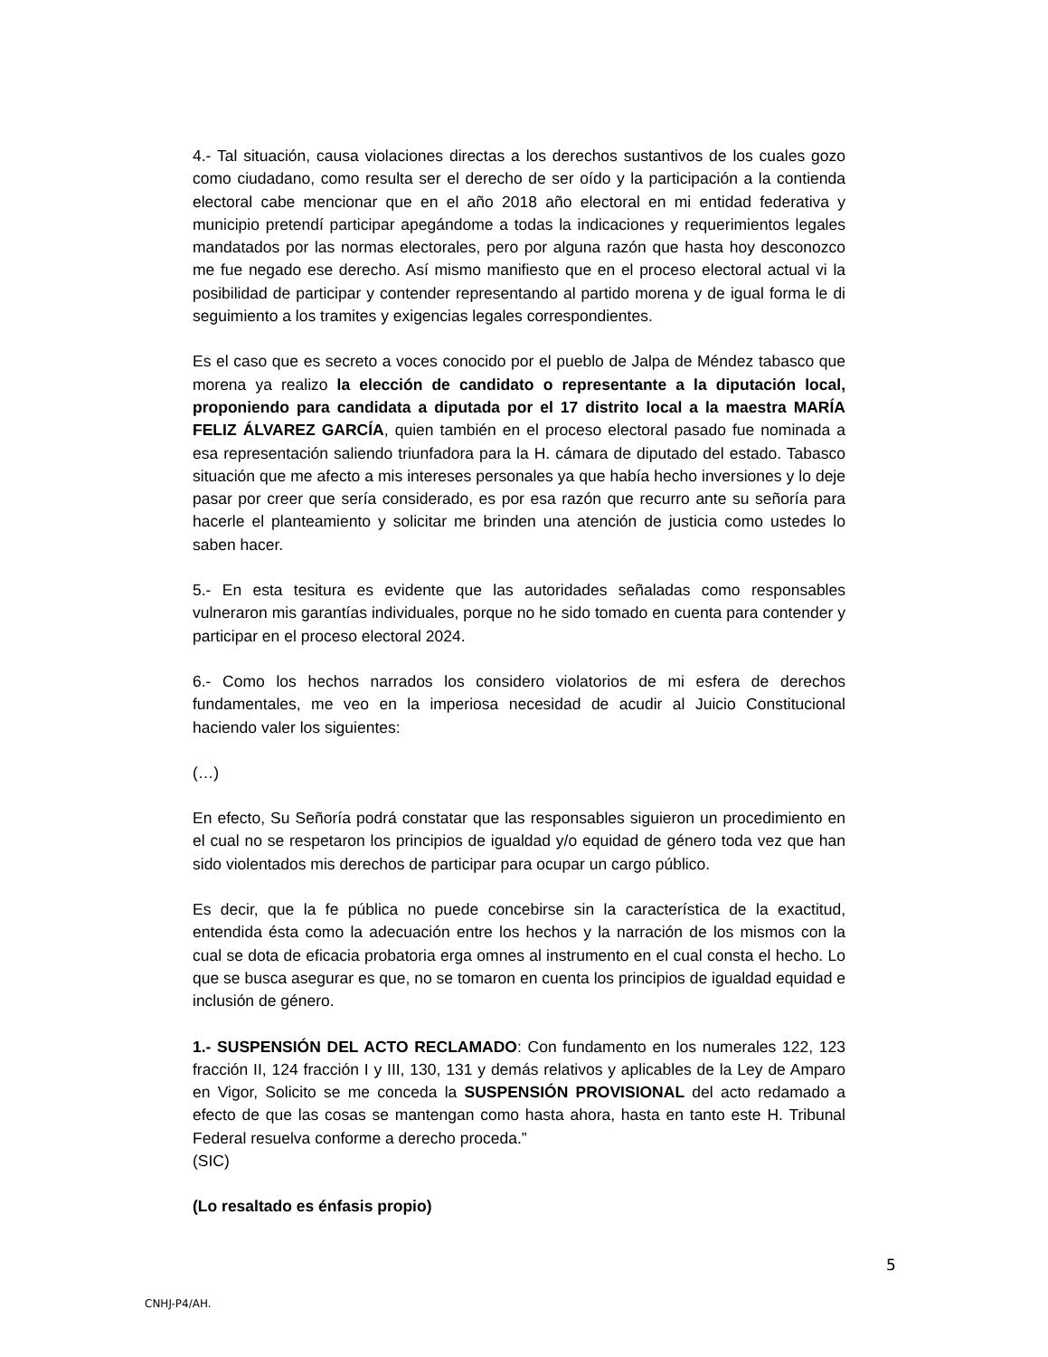4.- Tal situación, causa violaciones directas a los derechos sustantivos de los cuales gozo como ciudadano, como resulta ser el derecho de ser oído y la participación a la contienda electoral cabe mencionar que en el año 2018 año electoral en mi entidad federativa y municipio pretendí participar apegándome a todas la indicaciones y requerimientos legales mandatados por las normas electorales, pero por alguna razón que hasta hoy desconozco me fue negado ese derecho. Así mismo manifiesto que en el proceso electoral actual vi la posibilidad de participar y contender representando al partido morena y de igual forma le di seguimiento a los tramites y exigencias legales correspondientes.
Es el caso que es secreto a voces conocido por el pueblo de Jalpa de Méndez tabasco que morena ya realizo la elección de candidato o representante a la diputación local, proponiendo para candidata a diputada por el 17 distrito local a la maestra MARÍA FELIZ ÁLVAREZ GARCÍA, quien también en el proceso electoral pasado fue nominada a esa representación saliendo triunfadora para la H. cámara de diputado del estado. Tabasco situación que me afecto a mis intereses personales ya que había hecho inversiones y lo deje pasar por creer que sería considerado, es por esa razón que recurro ante su señoría para hacerle el planteamiento y solicitar me brinden una atención de justicia como ustedes lo saben hacer.
5.- En esta tesitura es evidente que las autoridades señaladas como responsables vulneraron mis garantías individuales, porque no he sido tomado en cuenta para contender y participar en el proceso electoral 2024.
6.- Como los hechos narrados los considero violatorios de mi esfera de derechos fundamentales, me veo en la imperiosa necesidad de acudir al Juicio Constitucional haciendo valer los siguientes:
(…)
En efecto, Su Señoría podrá constatar que las responsables siguieron un procedimiento en el cual no se respetaron los principios de igualdad y/o equidad de género toda vez que han sido violentados mis derechos de participar para ocupar un cargo público.
Es decir, que la fe pública no puede concebirse sin la característica de la exactitud, entendida ésta como la adecuación entre los hechos y la narración de los mismos con la cual se dota de eficacia probatoria erga omnes al instrumento en el cual consta el hecho. Lo que se busca asegurar es que, no se tomaron en cuenta los principios de igualdad equidad e inclusión de género.
1.- SUSPENSIÓN DEL ACTO RECLAMADO: Con fundamento en los numerales 122, 123 fracción II, 124 fracción I y III, 130, 131 y demás relativos y aplicables de la Ley de Amparo en Vigor, Solicito se me conceda la SUSPENSIÓN PROVISIONAL del acto redamado a efecto de que las cosas se mantengan como hasta ahora, hasta en tanto este H. Tribunal Federal resuelva conforme a derecho proceda.”
(SIC)
(Lo resaltado es énfasis propio)
5
CNHJ-P4/AH.